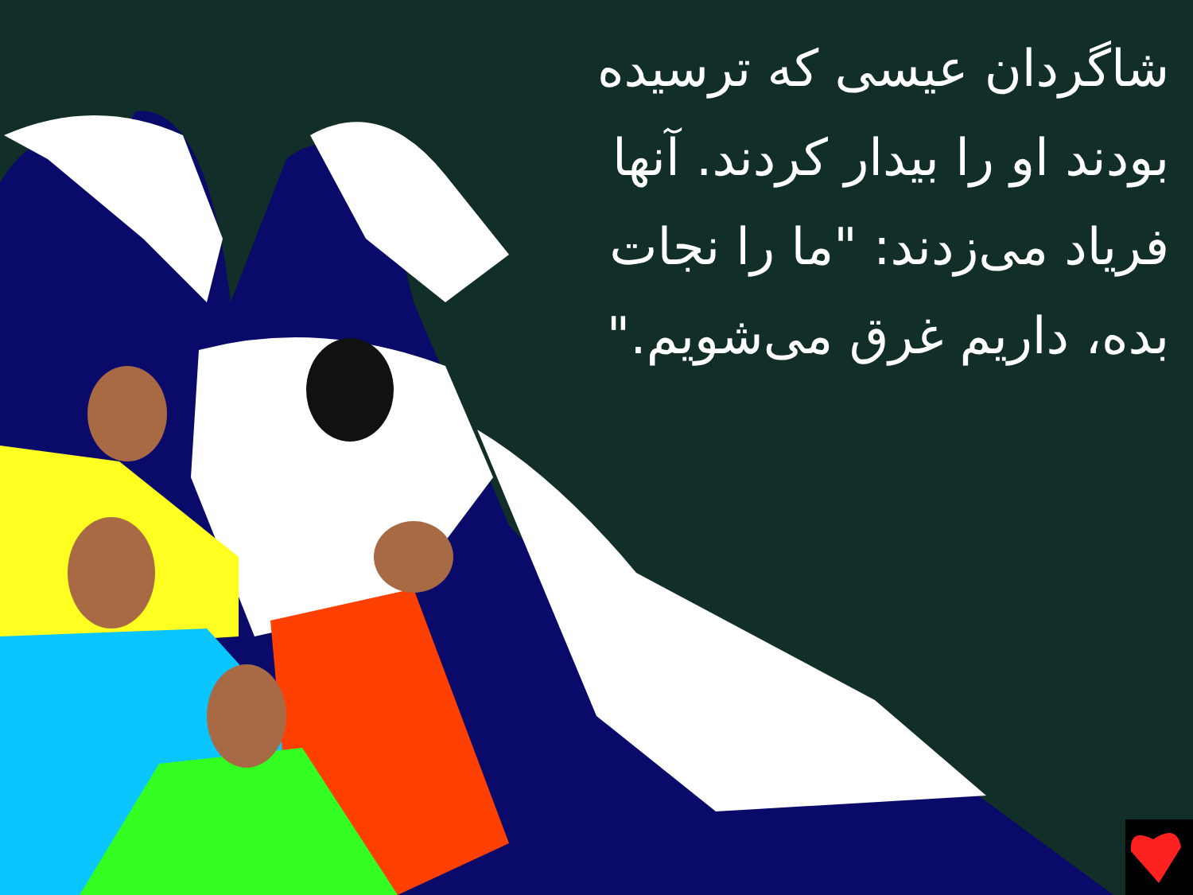شاگردان عیسی که ترسیده بودند او را بیدار کردند. آنها فریاد می‌زدند: "ما را نجات بده، داریم غرق می‌شویم."